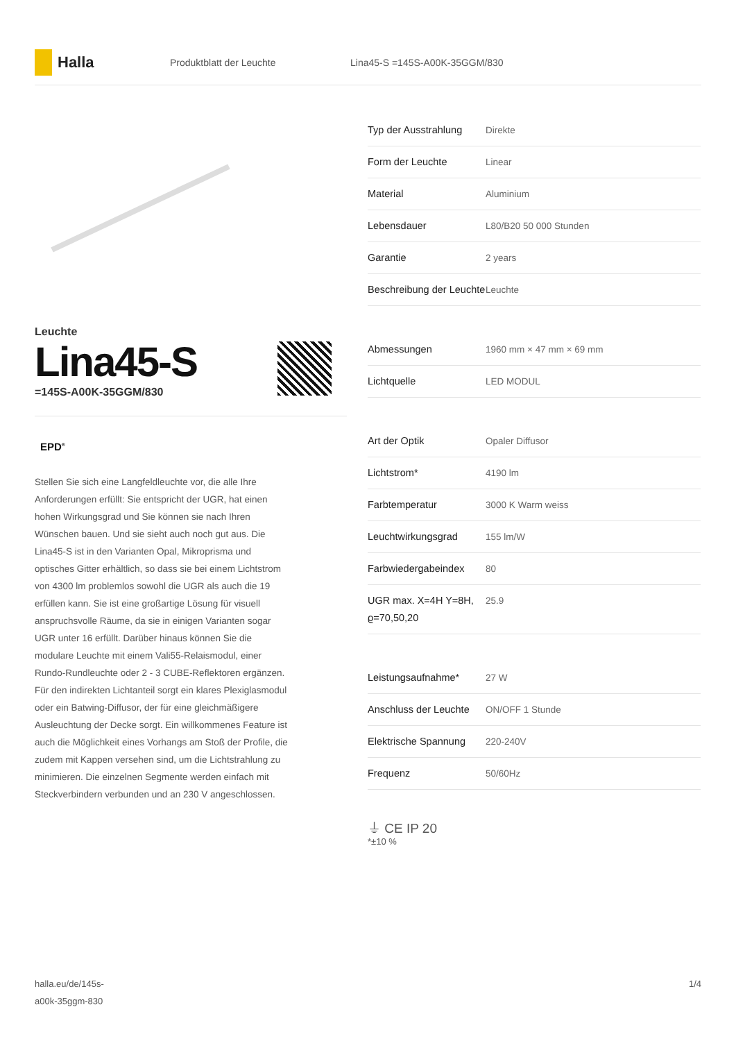Halla
Produktblatt der Leuchte Lina45-S =145S-A00K-35GGM/830
Leuchte
Lina45-S
=145S-A00K-35GGM/830
EPD<sup>®</sup>
Stellen Sie sich eine Langfeldleuchte vor, die alle Ihre Anforderungen erfüllt: Sie entspricht der UGR, hat einen hohen Wirkungsgrad und Sie können sie nach Ihren Wünschen bauen. Und sie sieht auch noch gut aus. Die Lina45-S ist in den Varianten Opal, Mikroprisma und optisches Gitter erhältlich, so dass sie bei einem Lichtstrom von 4300 lm problemlos sowohl die UGR als auch die 19 erfüllen kann. Sie ist eine großartige Lösung für visuell anspruchsvolle Räume, da sie in einigen Varianten sogar UGR unter 16 erfüllt. Darüber hinaus können Sie die modulare Leuchte mit einem Vali55-Relaismodul, einer Rundo-Rundleuchte oder 2 - 3 CUBE-Reflektoren ergänzen. Für den indirekten Lichtanteil sorgt ein klares Plexiglasmodul oder ein Batwing-Diffusor, der für eine gleichmäßigere Ausleuchtung der Decke sorgt. Ein willkommenes Feature ist auch die Möglichkeit eines Vorhangs am Stoß der Profile, die zudem mit Kappen versehen sind, um die Lichtstrahlung zu minimieren. Die einzelnen Segmente werden einfach mit Steckverbindern verbunden und an 230 V angeschlossen.
| Typ der Ausstrahlung | Direkte |
| Form der Leuchte | Linear |
| Material | Aluminium |
| Lebensdauer | L80/B20 50 000 Stunden |
| Garantie | 2 years |
| Beschreibung der Leuchte | Leuchte |
| Abmessungen | 1960 mm × 47 mm × 69 mm |
| Lichtquelle | LED MODUL |
| Art der Optik | Opaler Diffusor |
| Lichtstrom* | 4190 lm |
| Farbtemperatur | 3000 K Warm weiss |
| Leuchtwirkungsgrad | 155 lm/W |
| Farbwiedergabeindex | 80 |
| UGR max. X=4H Y=8H, ϱ=70,50,20 | 25.9 |
| Leistungsaufnahme* | 27 W |
| Anschluss der Leuchte | ON/OFF 1 Stunde |
| Elektrische Spannung | 220-240V |
| Frequenz | 50/60Hz |
⏚ CE IP 20
*±10 %
halla.eu/de/145s-
a00k-35ggm-830
1/4